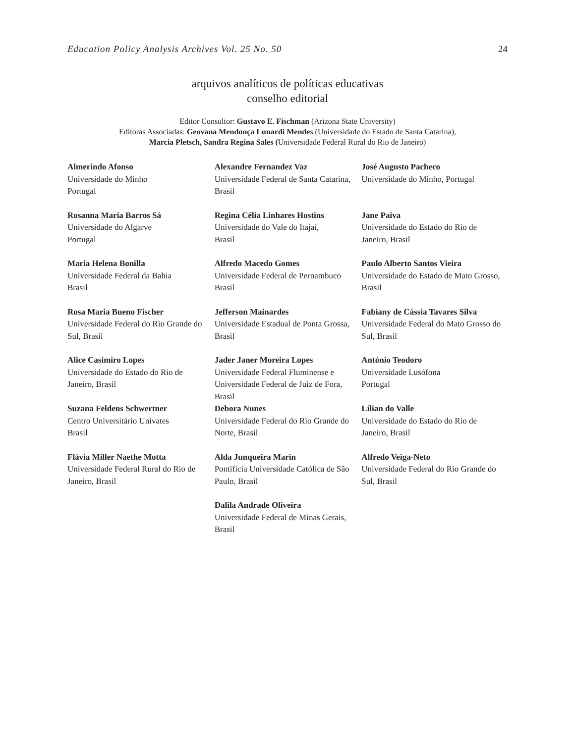Education Policy Analysis Archives Vol. 25 No. 50 24
arquivos analíticos de políticas educativas
conselho editorial
Editor Consultor: Gustavo E. Fischman (Arizona State University)
Editoras Associadas: Geovana Mendonça Lunardi Mendes (Universidade do Estado de Santa Catarina),
Marcia Pletsch, Sandra Regina Sales (Universidade Federal Rural do Rio de Janeiro)
| Almerindo Afonso Universidade do Minho Portugal | Alexandre Fernandez Vaz Universidade Federal de Santa Catarina, Brasil | José Augusto Pacheco Universidade do Minho, Portugal |
| Rosanna Maria Barros Sá Universidade do Algarve Portugal | Regina Célia Linhares Hostins Universidade do Vale do Itajaí, Brasil | Jane Paiva Universidade do Estado do Rio de Janeiro, Brasil |
| Maria Helena Bonilla Universidade Federal da Bahia Brasil | Alfredo Macedo Gomes Universidade Federal de Pernambuco Brasil | Paulo Alberto Santos Vieira Universidade do Estado de Mato Grosso, Brasil |
| Rosa Maria Bueno Fischer Universidade Federal do Rio Grande do Sul, Brasil | Jefferson Mainardes Universidade Estadual de Ponta Grossa, Brasil | Fabiany de Cássia Tavares Silva Universidade Federal do Mato Grosso do Sul, Brasil |
| Alice Casimiro Lopes Universidade do Estado do Rio de Janeiro, Brasil | Jader Janer Moreira Lopes Universidade Federal Fluminense e Universidade Federal de Juiz de Fora, Brasil | António Teodoro Universidade Lusófona Portugal |
| Suzana Feldens Schwertner Centro Universitário Univates Brasil | Debora Nunes Universidade Federal do Rio Grande do Norte, Brasil | Lílian do Valle Universidade do Estado do Rio de Janeiro, Brasil |
| Flávia Miller Naethe Motta Universidade Federal Rural do Rio de Janeiro, Brasil | Alda Junqueira Marin Pontifícia Universidade Católica de São Paulo, Brasil | Alfredo Veiga-Neto Universidade Federal do Rio Grande do Sul, Brasil |
| | Dalila Andrade Oliveira Universidade Federal de Minas Gerais, Brasil | |